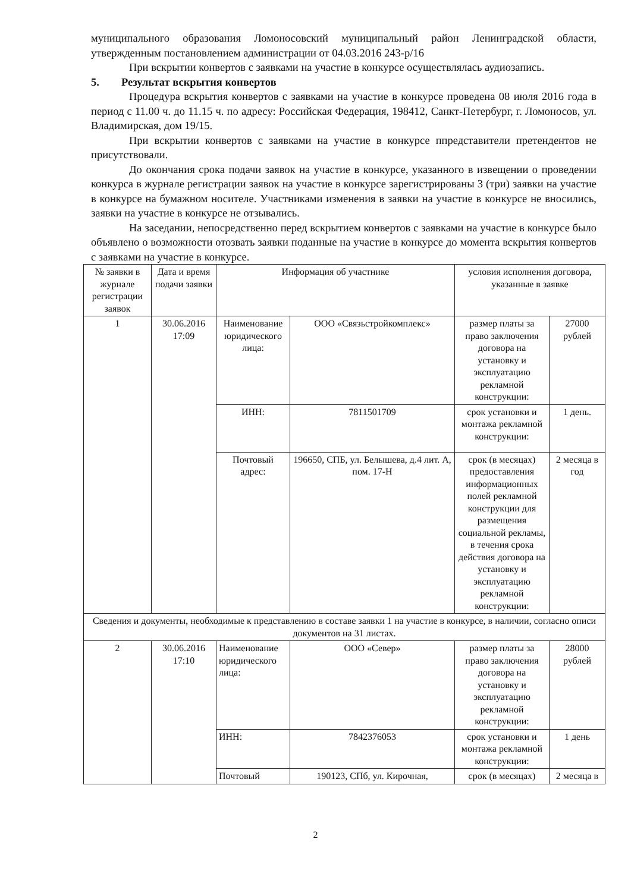муниципального образования Ломоносовский муниципальный район Ленинградской области, утвержденным постановлением администрации от 04.03.2016 243-р/16
При вскрытии конвертов с заявками на участие в конкурсе осуществлялась аудиозапись.
5. Результат вскрытия конвертов
Процедура вскрытия конвертов с заявками на участие в конкурсе проведена 08 июля 2016 года в период с 11.00 ч. до 11.15 ч. по адресу: Российская Федерация, 198412, Санкт-Петербург, г. Ломоносов, ул. Владимирская, дом 19/15.
При вскрытии конвертов с заявками на участие в конкурсе ппредставители претендентов не присутствовали.
До окончания срока подачи заявок на участие в конкурсе, указанного в извещении о проведении конкурса в журнале регистрации заявок на участие в конкурсе зарегистрированы 3 (три) заявки на участие в конкурсе на бумажном носителе. Участниками изменения в заявки на участие в конкурсе не вносились, заявки на участие в конкурсе не отзывались.
На заседании, непосредственно перед вскрытием конвертов с заявками на участие в конкурсе было объявлено о возможности отозвать заявки поданные на участие в конкурсе до момента вскрытия конвертов с заявками на участие в конкурсе.
| № заявки в журнале регистрации заявок | Дата и время подачи заявки | Информация об участнике | | условия исполнения договора, указанные в заявке | |
| --- | --- | --- | --- | --- | --- |
| 1 | 30.06.2016 17:09 | Наименование юридического лица: | ООО «Связьстройкомплекс» | размер платы за право заключения договора на установку и эксплуатацию рекламной конструкции: | 27000 рублей |
| | | ИНН: | 7811501709 | срок установки и монтажа рекламной конструкции: | 1 день. |
| | | Почтовый адрес: | 196650, СПБ, ул. Белышева, д.4 лит. А, пом. 17-Н | срок (в месяцах) предоставления информационных полей рекламной конструкции для размещения социальной рекламы, в течения срока действия договора на установку и эксплуатацию рекламной конструкции: | 2 месяца в год |
| Сведения и документы, необходимые к представлению в составе заявки 1 на участие в конкурсе, в наличии, согласно описи документов на 31 листах. | | | | | |
| 2 | 30.06.2016 17:10 | Наименование юридического лица: | ООО «Север» | размер платы за право заключения договора на установку и эксплуатацию рекламной конструкции: | 28000 рублей |
| | | ИНН: | 7842376053 | срок установки и монтажа рекламной конструкции: | 1 день |
| | | Почтовый | 190123, СПб, ул. Кирочная, | срок (в месяцах) | 2 месяца в |
2